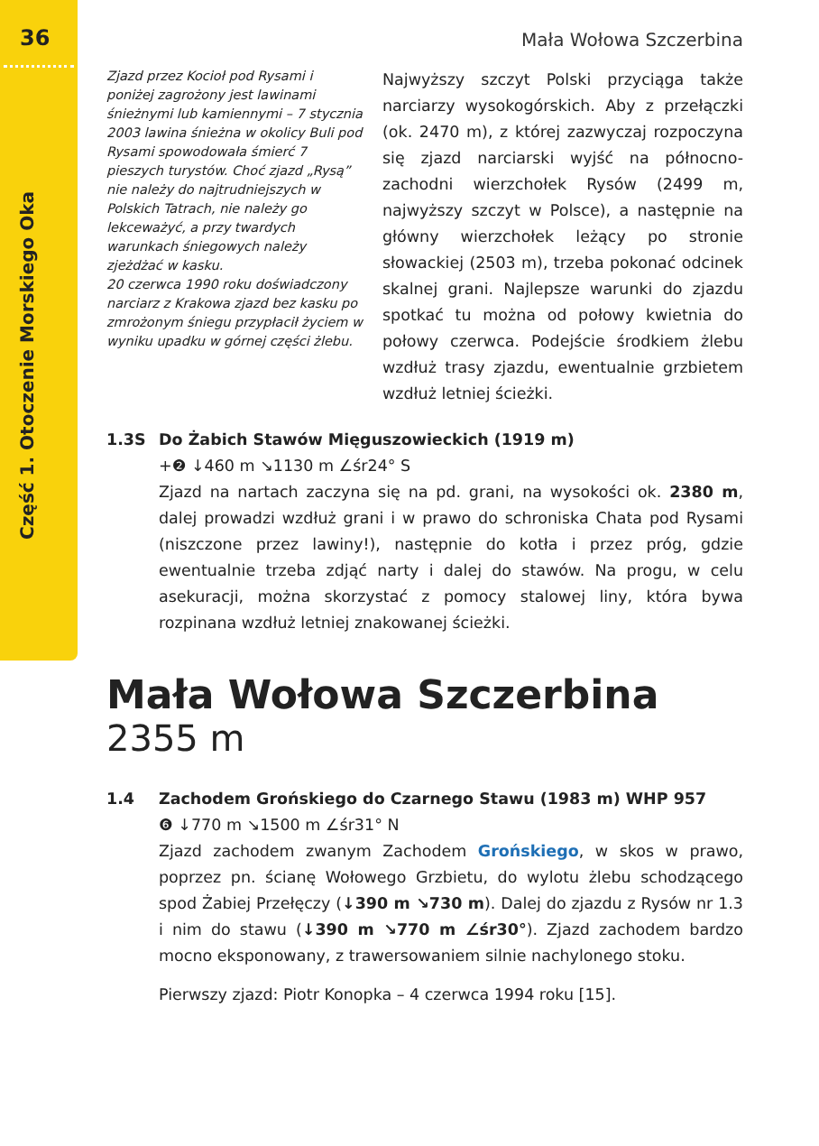36
Część 1. Otoczenie Morskiego Oka
Mała Wołowa Szczerbina
Zjazd przez Kocioł pod Rysami i poniżej zagrożony jest lawinami śnieżnymi lub kamiennymi – 7 stycznia 2003 lawina śnieżna w okolicy Buli pod Rysami spowodowała śmierć 7 pieszych turystów. Choć zjazd „Rysą” nie należy do najtrudniejszych w Polskich Tatrach, nie należy go lekceważyć, a przy twardych warunkach śniegowych należy zjeżdżać w kasku.
20 czerwca 1990 roku doświadczony narciarz z Krakowa zjazd bez kasku po zmrożonym śniegu przypłacił życiem w wyniku upadku w górnej części żlebu.
Najwyższy szczyt Polski przyciąga także narciarzy wysokogórskich. Aby z przełączki (ok. 2470 m), z której zazwyczaj rozpoczyna się zjazd narciarski wyjść na północno-zachodni wierzchołek Rysów (2499 m, najwyższy szczyt w Polsce), a następnie na główny wierzchołek leżący po stronie słowackiej (2503 m), trzeba pokonać odcinek skalnej grani. Najlepsze warunki do zjazdu spotkać tu można od połowy kwietnia do połowy czerwca. Podejście środkiem żlebu wzdłuż trasy zjazdu, ewentualnie grzbietem wzdłuż letniej ścieżki.
1.3S Do Żabich Stawów Mięguszowieckich (1919 m)
+❷ ↓460 m ↘1130 m ∠śr24° S
Zjazd na nartach zaczyna się na pd. grani, na wysokości ok. 2380 m, dalej prowadzi wzdłuż grani i w prawo do schroniska Chata pod Rysami (niszczone przez lawiny!), następnie do kotła i przez próg, gdzie ewentualnie trzeba zdjąć narty i dalej do stawów. Na progu, w celu asekuracji, można skorzystać z pomocy stalowej liny, która bywa rozpinana wzdłuż letniej znakowanej ścieżki.
Mała Wołowa Szczerbina
2355 m
1.4 Zachodem Grońskiego do Czarnego Stawu (1983 m) WHP 957
❻ ↓770 m ↘1500 m ∠śr31° N
Zjazd zachodem zwanym Zachodem Grońskiego, w skos w prawo, poprzez pn. ścianę Wołowego Grzbietu, do wylotu żlebu schodzącego spod Żabiej Przełęczy (↓390 m ↘730 m). Dalej do zjazdu z Rysów nr 1.3 i nim do stawu (↓390 m ↘770 m ∠śr30°). Zjazd zachodem bardzo mocno eksponowany, z trawersowaniem silnie nachylonego stoku.
Pierwszy zjazd: Piotr Konopka – 4 czerwca 1994 roku [15].